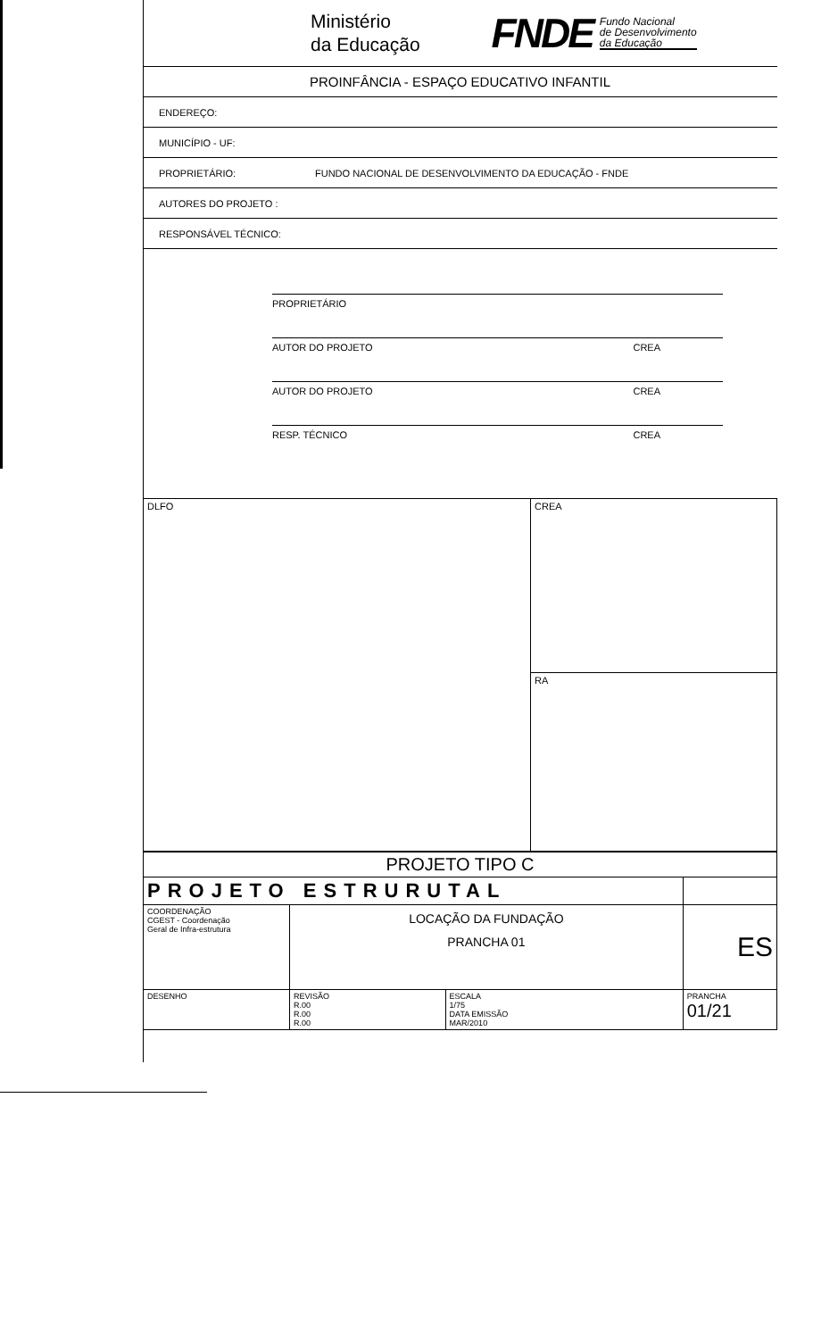Ministério
da Educação
FNDE Fundo Nacional
de Desenvolvimento
da Educação
PROINFÂNCIA - ESPAÇO EDUCATIVO INFANTIL
ENDEREÇO:
MUNICÍPIO - UF:
PROPRIETÁRIO: FUNDO NACIONAL DE DESENVOLVIMENTO DA EDUCAÇÃO - FNDE
AUTORES DO PROJETO :
RESPONSÁVEL TÉCNICO:
PROPRIETÁRIO
AUTOR DO PROJETO CREA
AUTOR DO PROJETO CREA
RESP. TÉCNICO CREA
| DLFO | CREA |
| | RA |
| PROJETO TIPO C | | | |
| PROJETO ESTRURUTAL | | | |
| COORDENAÇÃO CGEST - Coordenação Geral de Infra-estrutura | LOCAÇÃO DA FUNDAÇÃO PRANCHA 01 | | ES |
| DESENHO | REVISÃO R.00 R.00 R.00 | ESCALA 1/75 DATA EMISSÃO MAR/2010 | PRANCHA 01/21 |